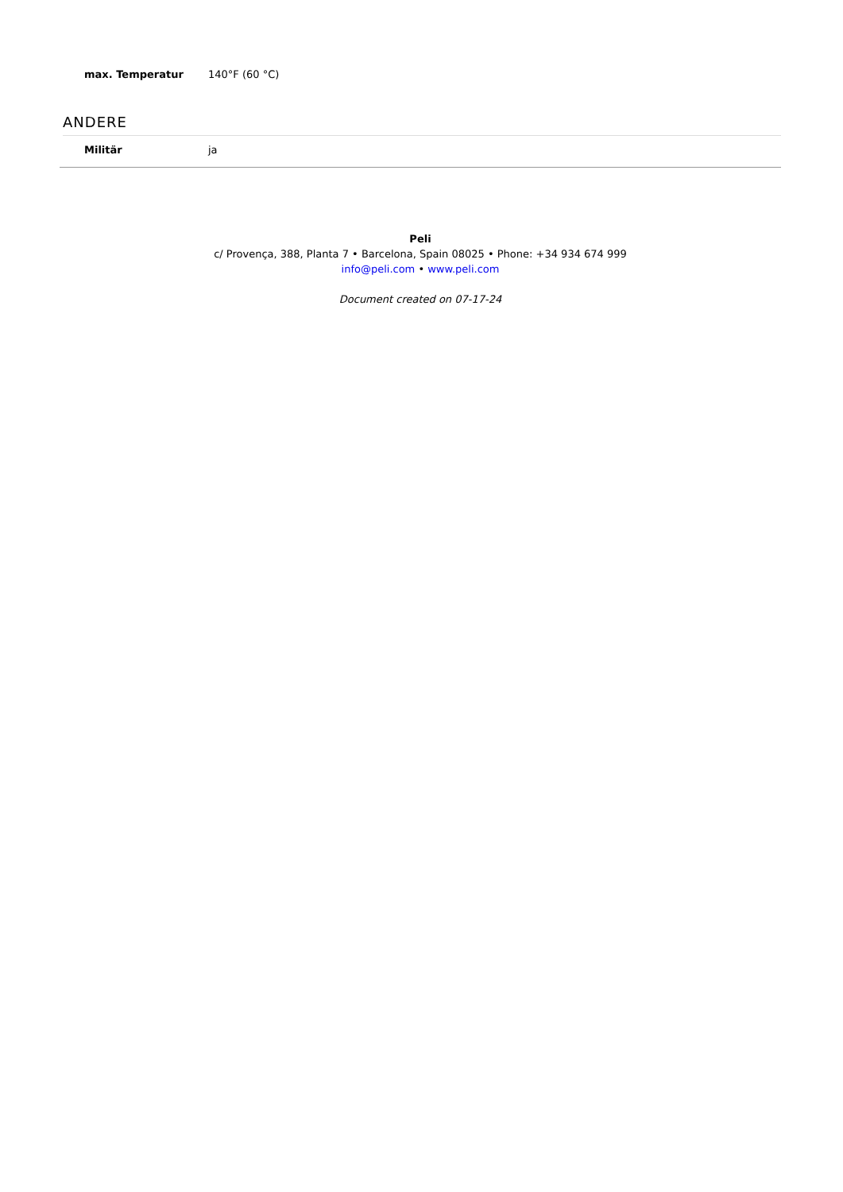| max. Temperatur | 140°F (60 °C) |
ANDERE
| Militär | ja |
Peli
c/ Provença, 388, Planta 7 • Barcelona, Spain 08025 • Phone: +34 934 674 999
info@peli.com • www.peli.com
Document created on 07-17-24